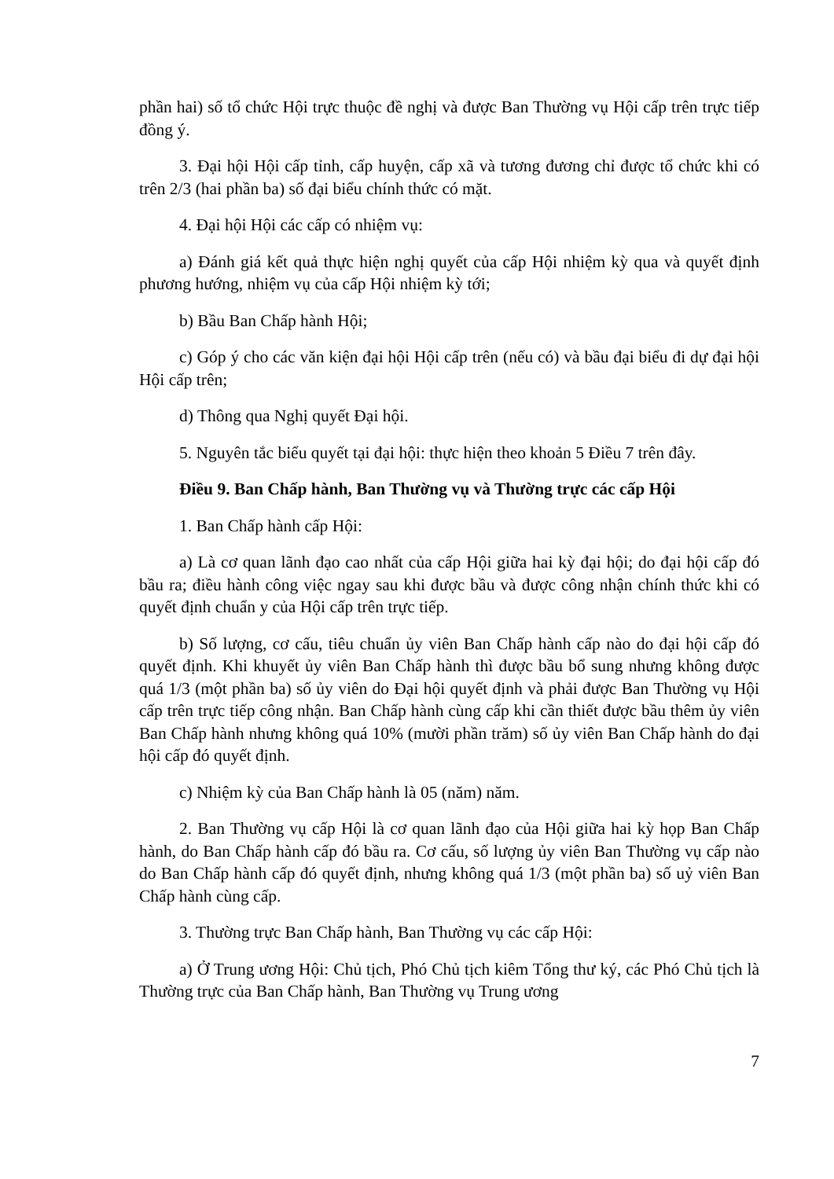phần hai) số tổ chức Hội trực thuộc đề nghị và được Ban Thường vụ Hội cấp trên trực tiếp đồng ý.
3. Đại hội Hội cấp tỉnh, cấp huyện, cấp xã và tương đương chỉ được tổ chức khi có trên 2/3 (hai phần ba) số đại biểu chính thức có mặt.
4. Đại hội Hội các cấp có nhiệm vụ:
a) Đánh giá kết quả thực hiện nghị quyết của cấp Hội nhiệm kỳ qua và quyết định phương hướng, nhiệm vụ của cấp Hội nhiệm kỳ tới;
b) Bầu Ban Chấp hành Hội;
c) Góp ý cho các văn kiện đại hội Hội cấp trên (nếu có) và bầu đại biểu đi dự đại hội Hội cấp trên;
d) Thông qua Nghị quyết Đại hội.
5. Nguyên tắc biểu quyết tại đại hội: thực hiện theo khoản 5 Điều 7 trên đây.
Điều 9. Ban Chấp hành, Ban Thường vụ và Thường trực các cấp Hội
1. Ban Chấp hành cấp Hội:
a) Là cơ quan lãnh đạo cao nhất của cấp Hội giữa hai kỳ đại hội; do đại hội cấp đó bầu ra; điều hành công việc ngay sau khi được bầu và được công nhận chính thức khi có quyết định chuẩn y của Hội cấp trên trực tiếp.
b) Số lượng, cơ cấu, tiêu chuẩn ủy viên Ban Chấp hành cấp nào do đại hội cấp đó quyết định. Khi khuyết ủy viên Ban Chấp hành thì được bầu bổ sung nhưng không được quá 1/3 (một phần ba) số ủy viên do Đại hội quyết định và phải được Ban Thường vụ Hội cấp trên trực tiếp công nhận. Ban Chấp hành cùng cấp khi cần thiết được bầu thêm ủy viên Ban Chấp hành nhưng không quá 10% (mười phần trăm) số ủy viên Ban Chấp hành do đại hội cấp đó quyết định.
c) Nhiệm kỳ của Ban Chấp hành là 05 (năm) năm.
2. Ban Thường vụ cấp Hội là cơ quan lãnh đạo của Hội giữa hai kỳ họp Ban Chấp hành, do Ban Chấp hành cấp đó bầu ra. Cơ cấu, số lượng ủy viên Ban Thường vụ cấp nào do Ban Chấp hành cấp đó quyết định, nhưng không quá 1/3 (một phần ba) số uỷ viên Ban Chấp hành cùng cấp.
3. Thường trực Ban Chấp hành, Ban Thường vụ các cấp Hội:
a) Ở Trung ương Hội: Chủ tịch, Phó Chủ tịch kiêm Tổng thư ký, các Phó Chủ tịch là Thường trực của Ban Chấp hành, Ban Thường vụ Trung ương
7